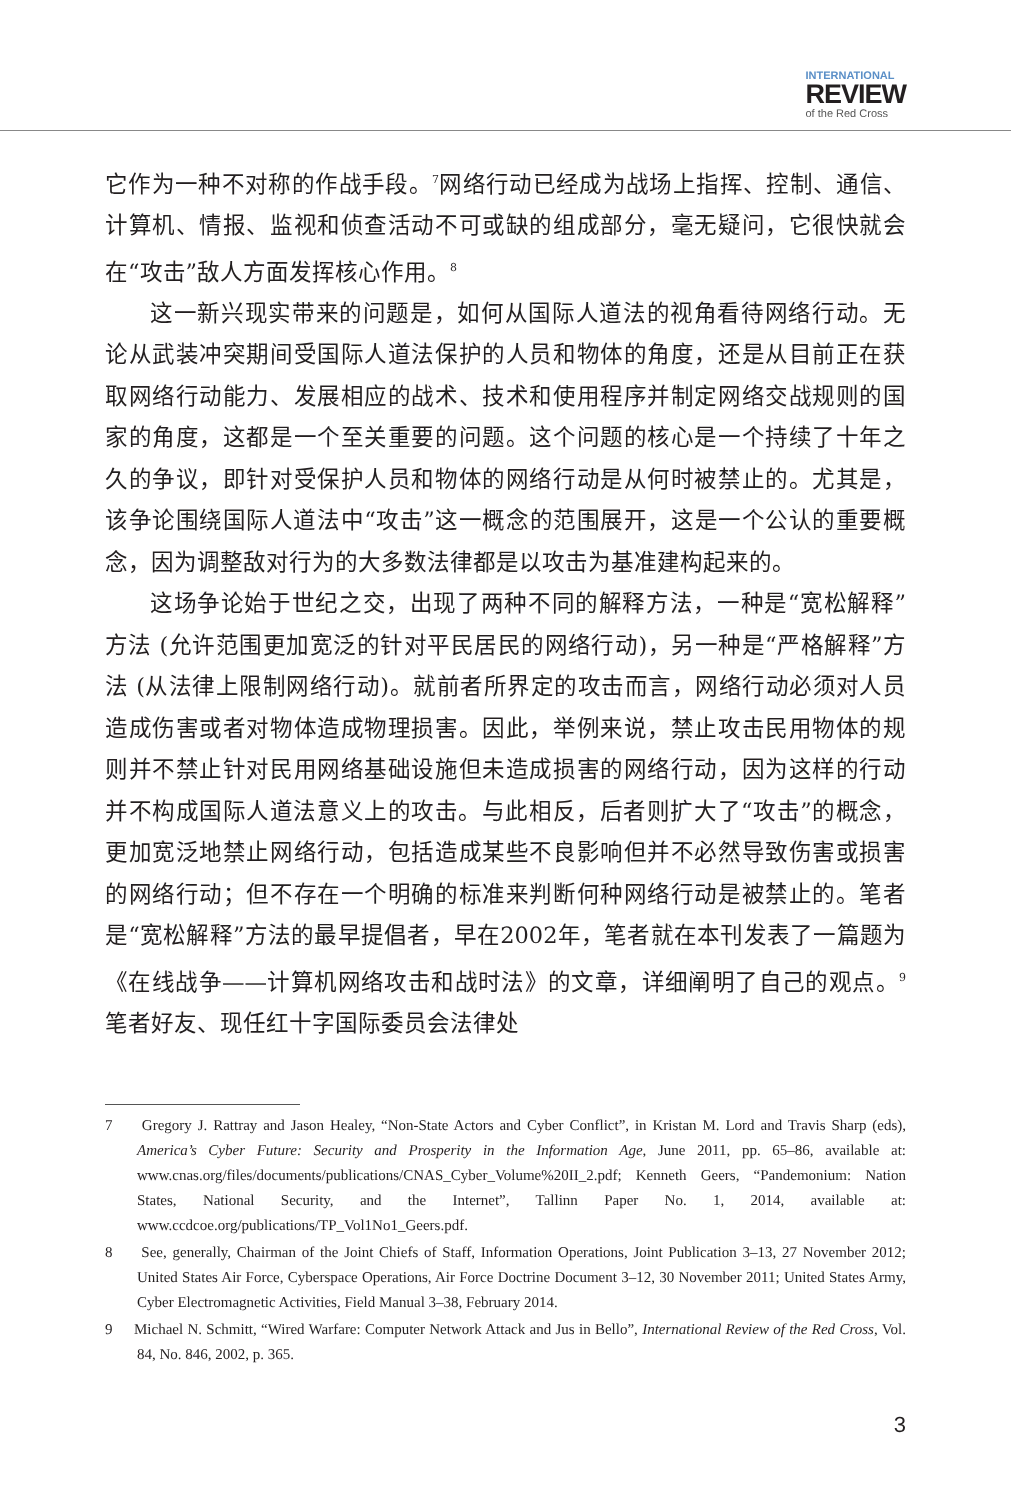INTERNATIONAL
REVIEW
of the Red Cross
它作为一种不对称的作战手段。<sup>7</sup>网络行动已经成为战场上指挥、控制、通信、计算机、情报、监视和侦查活动不可或缺的组成部分，毫无疑问，它很快就会在“攻击”敌人方面发挥核心作用。<sup>8</sup>
这一新兴现实带来的问题是，如何从国际人道法的视角看待网络行动。无论从武装冲突期间受国际人道法保护的人员和物体的角度，还是从目前正在获取网络行动能力、发展相应的战术、技术和使用程序并制定网络交战规则的国家的角度，这都是一个至关重要的问题。这个问题的核心是一个持续了十年之久的争议，即针对受保护人员和物体的网络行动是从何时被禁止的。尤其是，该争论围绕国际人道法中“攻击”这一概念的范围展开，这是一个公认的重要概念，因为调整敌对行为的大多数法律都是以攻击为基准建构起来的。
这场争论始于世纪之交，出现了两种不同的解释方法，一种是“宽松解释”方法 (允许范围更加宽泛的针对平民居民的网络行动)，另一种是“严格解释”方法 (从法律上限制网络行动)。就前者所界定的攻击而言，网络行动必须对人员造成伤害或者对物体造成物理损害。因此，举例来说，禁止攻击民用物体的规则并不禁止针对民用网络基础设施但未造成损害的网络行动，因为这样的行动并不构成国际人道法意义上的攻击。与此相反，后者则扩大了“攻击”的概念，更加宽泛地禁止网络行动，包括造成某些不良影响但并不必然导致伤害或损害的网络行动；但不存在一个明确的标准来判断何种网络行动是被禁止的。笔者是“宽松解释”方法的最早提倡者，早在2002年，笔者就在本刊发表了一篇题为《在线战争——计算机网络攻击和战时法》的文章，详细阐明了自己的观点。<sup>9</sup>笔者好友、现任红十字国际委员会法律处
7 Gregory J. Rattray and Jason Healey, “Non-State Actors and Cyber Conflict”, in Kristan M. Lord and Travis Sharp (eds), America’s Cyber Future: Security and Prosperity in the Information Age, June 2011, pp. 65–86, available at: www.cnas.org/files/documents/publications/CNAS_Cyber_Volume%20II_2.pdf; Kenneth Geers, “Pandemonium: Nation States, National Security, and the Internet”, Tallinn Paper No. 1, 2014, available at: www.ccdcoe.org/publications/TP_Vol1No1_Geers.pdf.
8 See, generally, Chairman of the Joint Chiefs of Staff, Information Operations, Joint Publication 3–13, 27 November 2012; United States Air Force, Cyberspace Operations, Air Force Doctrine Document 3–12, 30 November 2011; United States Army, Cyber Electromagnetic Activities, Field Manual 3–38, February 2014.
9 Michael N. Schmitt, “Wired Warfare: Computer Network Attack and Jus in Bello”, International Review of the Red Cross, Vol. 84, No. 846, 2002, p. 365.
3